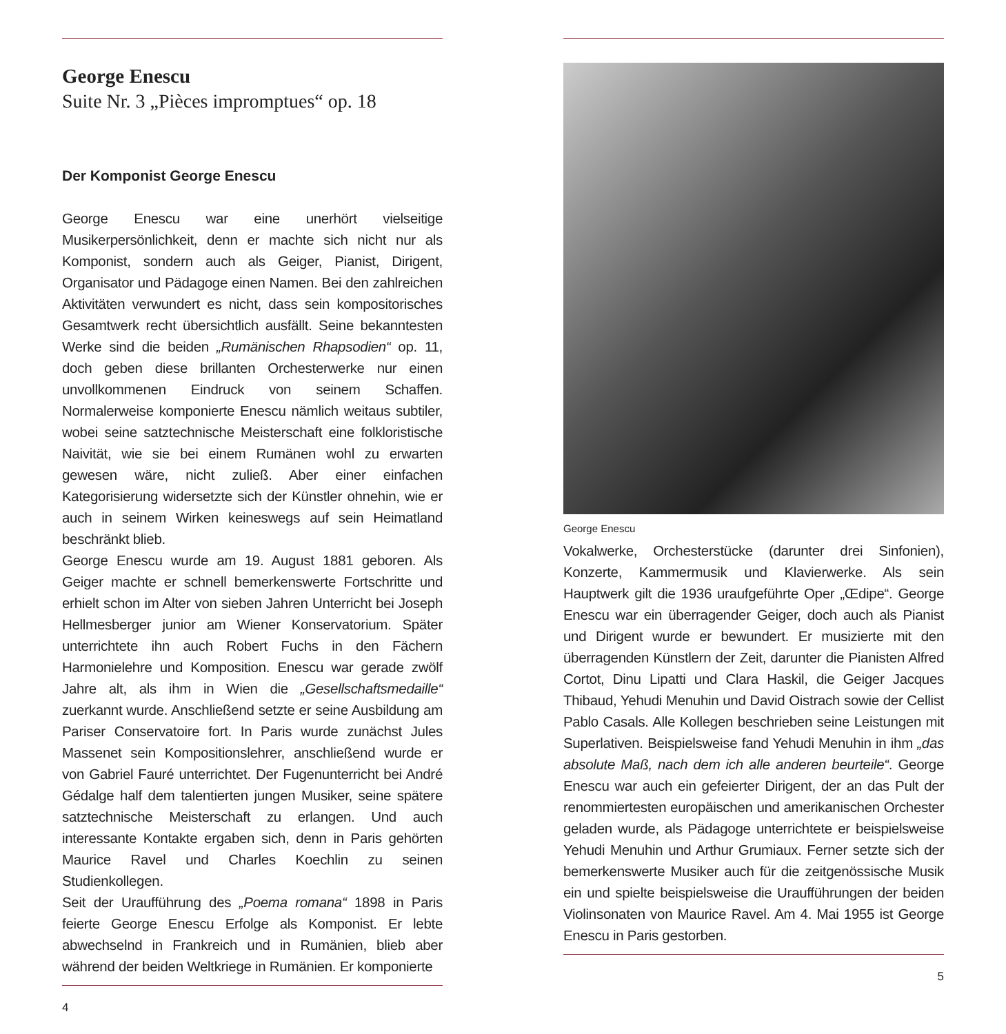George Enescu
Suite Nr. 3 „Pièces impromptues“ op. 18
Der Komponist George Enescu
George Enescu war eine unerhört vielseitige Musikerpersönlichkeit, denn er machte sich nicht nur als Komponist, sondern auch als Geiger, Pianist, Dirigent, Organisator und Pädagoge einen Namen. Bei den zahlreichen Aktivitäten verwundert es nicht, dass sein kompositorisches Gesamtwerk recht übersichtlich ausfällt. Seine bekanntesten Werke sind die beiden „Rumänischen Rhapsodien“ op. 11, doch geben diese brillanten Orchesterwerke nur einen unvollkommenen Eindruck von seinem Schaffen. Normalerweise komponierte Enescu nämlich weitaus subtiler, wobei seine satztechnische Meisterschaft eine folkloristische Naivität, wie sie bei einem Rumänen wohl zu erwarten gewesen wäre, nicht zuließ. Aber einer einfachen Kategorisierung widersetzte sich der Künstler ohnehin, wie er auch in seinem Wirken keineswegs auf sein Heimatland beschränkt blieb.
George Enescu wurde am 19. August 1881 geboren. Als Geiger machte er schnell bemerkenswerte Fortschritte und erhielt schon im Alter von sieben Jahren Unterricht bei Joseph Hellmesberger junior am Wiener Konservatorium. Später unterrichtete ihn auch Robert Fuchs in den Fächern Harmonielehre und Komposition. Enescu war gerade zwölf Jahre alt, als ihm in Wien die „Gesellschaftsmedaille“ zuerkannt wurde. Anschließend setzte er seine Ausbildung am Pariser Conservatoire fort. In Paris wurde zunächst Jules Massenet sein Kompositionslehrer, anschließend wurde er von Gabriel Fauré unterrichtet. Der Fugenunterricht bei André Gédalge half dem talentierten jungen Musiker, seine spätere satztechnische Meisterschaft zu erlangen. Und auch interessante Kontakte ergaben sich, denn in Paris gehörten Maurice Ravel und Charles Koechlin zu seinen Studienkollegen.
Seit der Uraufführung des „Poema romana“ 1898 in Paris feierte George Enescu Erfolge als Komponist. Er lebte abwechselnd in Frankreich und in Rumänien, blieb aber während der beiden Weltkriege in Rumänien. Er komponierte
4
George Enescu
Vokalwerke, Orchesterstücke (darunter drei Sinfonien), Konzerte, Kammermusik und Klavierwerke. Als sein Hauptwerk gilt die 1936 uraufgeführte Oper „Œdipe“. George Enescu war ein überragender Geiger, doch auch als Pianist und Dirigent wurde er bewundert. Er musizierte mit den überragenden Künstlern der Zeit, darunter die Pianisten Alfred Cortot, Dinu Lipatti und Clara Haskil, die Geiger Jacques Thibaud, Yehudi Menuhin und David Oistrach sowie der Cellist Pablo Casals. Alle Kollegen beschrieben seine Leistungen mit Superlativen. Beispielsweise fand Yehudi Menuhin in ihm „das absolute Maß, nach dem ich alle anderen beurteile“. George Enescu war auch ein gefeierter Dirigent, der an das Pult der renommiertesten europäischen und amerikanischen Orchester geladen wurde, als Pädagoge unterrichtete er beispielsweise Yehudi Menuhin und Arthur Grumiaux. Ferner setzte sich der bemerkenswerte Musiker auch für die zeitgenössische Musik ein und spielte beispielsweise die Uraufführungen der beiden Violinsonaten von Maurice Ravel. Am 4. Mai 1955 ist George Enescu in Paris gestorben.
5